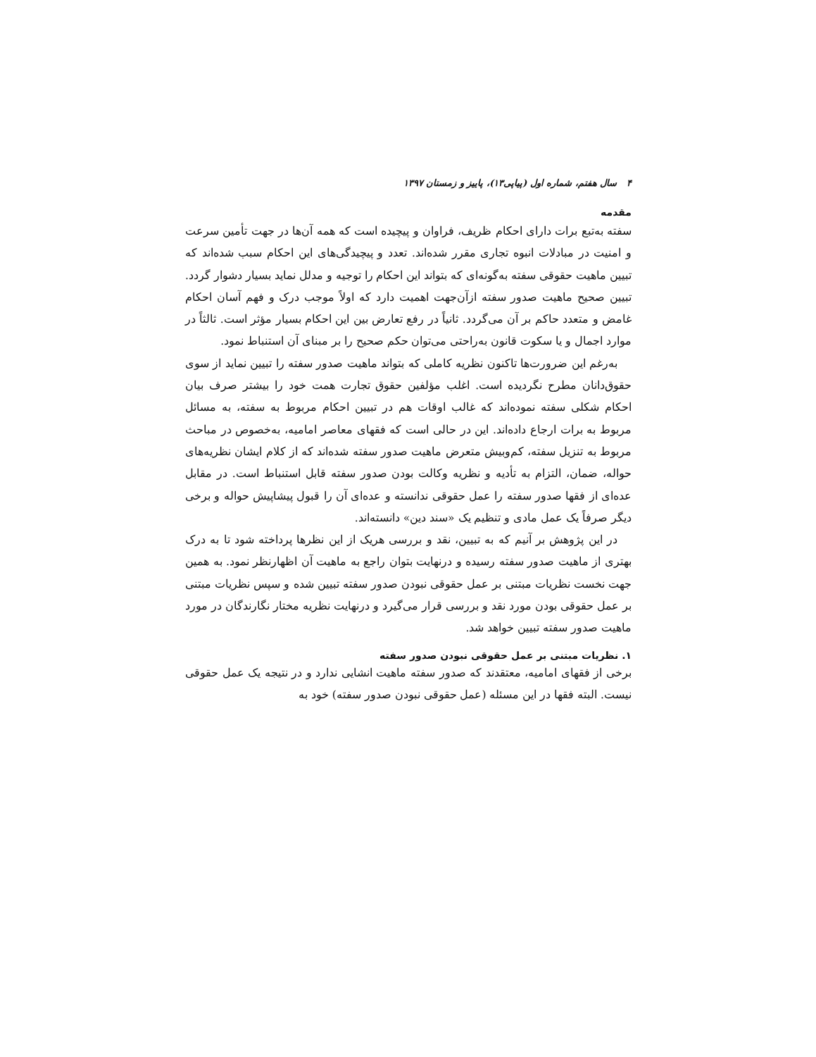۴ سال هفتم، شماره اول (پیاپی۱۳)، پاییز و زمستان ۱۳۹۷
مقدمه
سفته به‌تبع برات دارای احکام ظریف، فراوان و پیچیده است که همه آن‌ها در جهت تأمین سرعت و امنیت در مبادلات انبوه تجاری مقرر شده‌اند. تعدد و پیچیدگی‌های این احکام سبب شده‌اند که تبیین ماهیت حقوقی سفته به‌گونه‌ای که بتواند این احکام را توجیه و مدلل نماید بسیار دشوار گردد. تبیین صحیح ماهیت صدور سفته ازآن‌جهت اهمیت دارد که اولاً موجب درک و فهم آسان احکام غامض و متعدد حاکم بر آن می‌گردد. ثانیاً در رفع تعارض بین این احکام بسیار مؤثر است. ثالثاً در موارد اجمال و یا سکوت قانون به‌راحتی می‌توان حکم صحیح را بر مبنای آن استنباط نمود.
به‌رغم این ضرورت‌ها تاکنون نظریه کاملی که بتواند ماهیت صدور سفته را تبیین نماید از سوی حقوق‌دانان مطرح نگردیده است. اغلب مؤلفین حقوق تجارت همت خود را بیشتر صرف بیان احکام شکلی سفته نموده‌اند که غالب اوقات هم در تبیین احکام مربوط به سفته، به مسائل مربوط به برات ارجاع داده‌اند. این در حالی است که فقهای معاصر امامیه، به‌خصوص در مباحث مربوط به تنزیل سفته، کم‌وبیش متعرض ماهیت صدور سفته شده‌اند که از کلام ایشان نظریه‌های حواله، ضمان، التزام به تأدیه و نظریه وکالت بودن صدور سفته قابل استنباط است. در مقابل عده‌ای از فقها صدور سفته را عمل حقوقی ندانسته و عده‌ای آن را قبول پیشاپیش حواله و برخی دیگر صرفاً یک عمل مادی و تنظیم یک «سند دین» دانسته‌اند.
در این پژوهش بر آنیم که به تبیین، نقد و بررسی هریک از این نظرها پرداخته شود تا به درک بهتری از ماهیت صدور سفته رسیده و درنهایت بتوان راجع به ماهیت آن اظهارنظر نمود. به همین جهت نخست نظریات مبتنی بر عمل حقوقی نبودن صدور سفته تبیین شده و سپس نظریات مبتنی بر عمل حقوقی بودن مورد نقد و بررسی قرار می‌گیرد و درنهایت نظریه مختار نگارندگان در مورد ماهیت صدور سفته تبیین خواهد شد.
۱. نظریات مبتنی بر عمل حقوقی نبودن صدور سفته
برخی از فقهای امامیه، معتقدند که صدور سفته ماهیت انشایی ندارد و در نتیجه یک عمل حقوقی نیست. البته فقها در این مسئله (عمل حقوقی نبودن صدور سفته) خود به